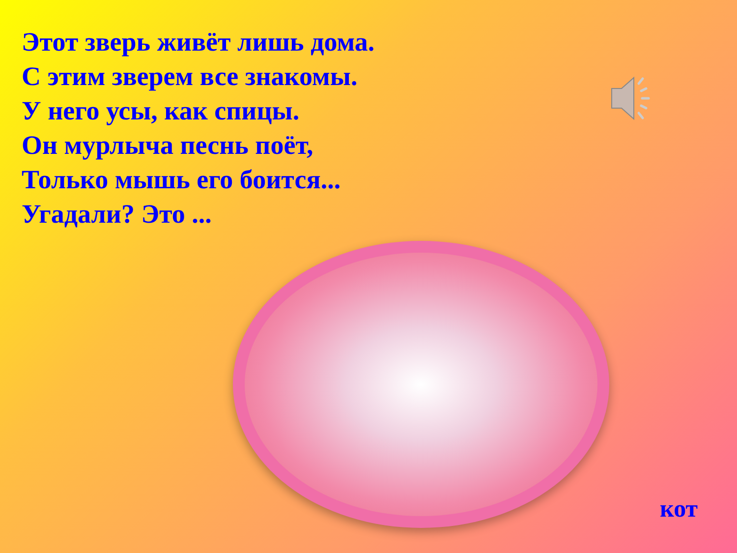Этот зверь живёт лишь дома.
С этим зверем все знакомы.
У него усы, как спицы.
Он мурлыча песнь поёт,
Только мышь его боится...
Угадали? Это ...
кот